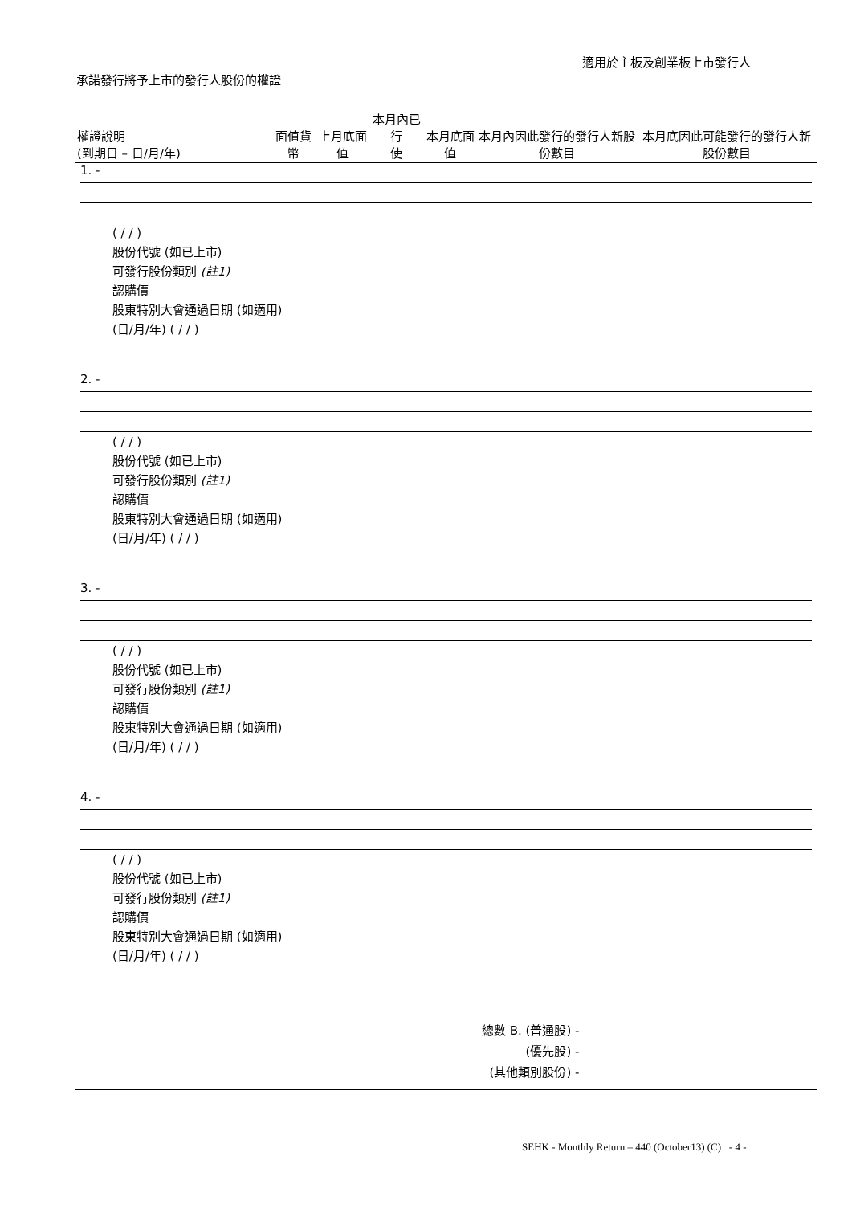適用於主板及創業板上市發行人
承諾發行將予上市的發行人股份的權證
| 權證說明 (到期日 – 日/月/年) | 面值貨幣 | 上月底面值 | 本月內已行 使 | 本月底面值 | 本月內因此發行的發行人新股份數目 | 本月底因此可能發行的發行人新股份數目 |
| --- | --- | --- | --- | --- | --- | --- |
| 1. - ( / / ) 股份代號 (如已上市) 可發行股份類別 (註1) 認購價 股東特別大會通過日期 (如適用) (日/月/年) ( / / ) | | | | | | |
| 2. - ( / / ) 股份代號 (如已上市) 可發行股份類別 (註1) 認購價 股東特別大會通過日期 (如適用) (日/月/年) ( / / ) | | | | | | |
| 3. - ( / / ) 股份代號 (如已上市) 可發行股份類別 (註1) 認購價 股東特別大會通過日期 (如適用) (日/月/年) ( / / ) | | | | | | |
| 4. - ( / / ) 股份代號 (如已上市) 可發行股份類別 (註1) 認購價 股東特別大會通過日期 (如適用) (日/月/年) ( / / ) | | | | | | |
總數 B. (普通股) -
(優先股) -
(其他類別股份) -
SEHK - Monthly Return – 440 (October13) (C) - 4 -